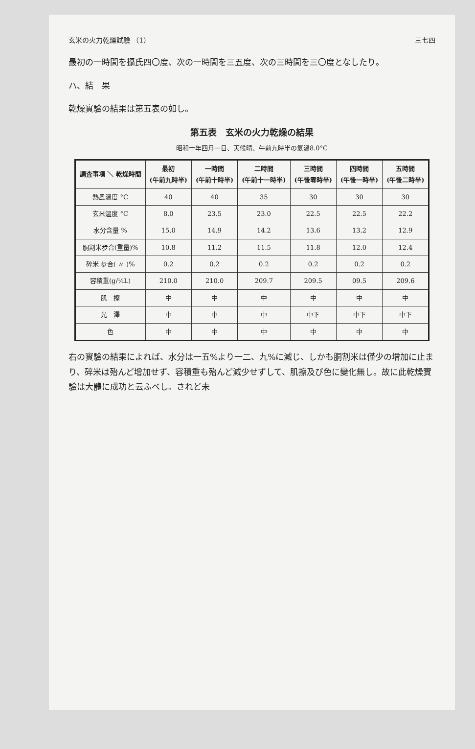玄米の火力乾燥試驗 （1） 三七四
最初の一時間を攝氏四〇度、次の一時間を三五度、次の三時間を三〇度となしたり。
ハ、結　果
乾燥實驗の結果は第五表の如し。
第五表　玄米の火力乾燥の結果
昭和十年四月一日、天候晴、午前九時半の氣溫8.0°C
| 調査事項 ＼ 乾燥時間 | 最初 (午前九時半) | 一時間 (午前十時半) | 二時間 (午前十一時半) | 三時間 (午後零時半) | 四時間 (午後一時半) | 五時間 (午後二時半) |
| --- | --- | --- | --- | --- | --- | --- |
| 熱風溫度 °C | 40 | 40 | 35 | 30 | 30 | 30 |
| 玄米溫度 °C | 8.0 | 23.5 | 23.0 | 22.5 | 22.5 | 22.2 |
| 水分含量 % | 15.0 | 14.9 | 14.2 | 13.6 | 13.2 | 12.9 |
| 胴割米步合(重量)% | 10.8 | 11.2 | 11.5 | 11.8 | 12.0 | 12.4 |
| 碎米 步合( 〃 )% | 0.2 | 0.2 | 0.2 | 0.2 | 0.2 | 0.2 |
| 容積重(g/¼L) | 210.0 | 210.0 | 209.7 | 209.5 | 09.5 | 209.6 |
| 肌 擦 | 中 | 中 | 中 | 中 | 中 | 中 |
| 光 澤 | 中 | 中 | 中 | 中下 | 中下 | 中下 |
| 色 | 中 | 中 | 中 | 中 | 中 | 中 |
右の實驗の結果によれば、水分は一五%より一二、九%に減じ、しかも胴割米は僅少の增加に止まり、碎米は殆んど增加せず、容積重も殆んど減少せずして、肌擦及び色に變化無し。故に此乾燥實驗は大體に成功と云ふべし。されど未